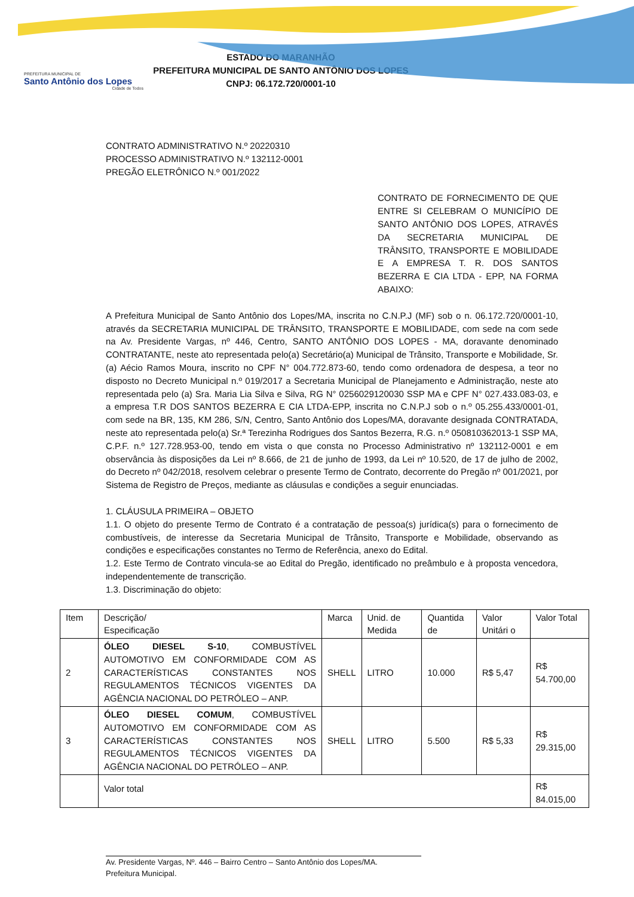PREFEITURA MUNICIPAL DE
Santo Antônio dos Lopes
Cidade de Todos
ESTADO DO MARANHÃO
PREFEITURA MUNICIPAL DE SANTO ANTÔNIO DOS LOPES
CNPJ: 06.172.720/0001-10
CONTRATO ADMINISTRATIVO N.º 20220310
PROCESSO ADMINISTRATIVO N.º 132112-0001
PREGÃO ELETRÔNICO N.º 001/2022
CONTRATO DE FORNECIMENTO DE QUE ENTRE SI CELEBRAM O MUNICÍPIO DE SANTO ANTÔNIO DOS LOPES, ATRAVÉS DA SECRETARIA MUNICIPAL DE TRÂNSITO, TRANSPORTE E MOBILIDADE E A EMPRESA T. R. DOS SANTOS BEZERRA E CIA LTDA - EPP, NA FORMA ABAIXO:
A Prefeitura Municipal de Santo Antônio dos Lopes/MA, inscrita no C.N.P.J (MF) sob o n. 06.172.720/0001-10, através da SECRETARIA MUNICIPAL DE TRÂNSITO, TRANSPORTE E MOBILIDADE, com sede na com sede na Av. Presidente Vargas, nº 446, Centro, SANTO ANTÔNIO DOS LOPES - MA, doravante denominado CONTRATANTE, neste ato representada pelo(a) Secretário(a) Municipal de Trânsito, Transporte e Mobilidade, Sr.(a) Aécio Ramos Moura, inscrito no CPF N° 004.772.873-60, tendo como ordenadora de despesa, a teor no disposto no Decreto Municipal n.º 019/2017 a Secretaria Municipal de Planejamento e Administração, neste ato representada pelo (a) Sra. Maria Lia Silva e Silva, RG N° 0256029120030 SSP MA e CPF N° 027.433.083-03, e a empresa T.R DOS SANTOS BEZERRA E CIA LTDA-EPP, inscrita no C.N.P.J sob o n.º 05.255.433/0001-01, com sede na BR, 135, KM 286, S/N, Centro, Santo Antônio dos Lopes/MA, doravante designada CONTRATADA, neste ato representada pelo(a) Sr.ª Terezinha Rodrigues dos Santos Bezerra, R.G. n.º 050810362013-1 SSP MA, C.P.F. n.º 127.728.953-00, tendo em vista o que consta no Processo Administrativo nº 132112-0001 e em observância às disposições da Lei nº 8.666, de 21 de junho de 1993, da Lei nº 10.520, de 17 de julho de 2002, do Decreto nº 042/2018, resolvem celebrar o presente Termo de Contrato, decorrente do Pregão nº 001/2021, por Sistema de Registro de Preços, mediante as cláusulas e condições a seguir enunciadas.
1. CLÁUSULA PRIMEIRA – OBJETO
1.1. O objeto do presente Termo de Contrato é a contratação de pessoa(s) jurídica(s) para o fornecimento de combustíveis, de interesse da Secretaria Municipal de Trânsito, Transporte e Mobilidade, observando as condições e especificações constantes no Termo de Referência, anexo do Edital.
1.2. Este Termo de Contrato vincula-se ao Edital do Pregão, identificado no preâmbulo e à proposta vencedora, independentemente de transcrição.
1.3. Discriminação do objeto:
| Item | Descrição/ Especificação | Marca | Unid. de Medida | Quantida de | Valor Unitári o | Valor Total |
| 2 | ÓLEO DIESEL S-10 , COMBUSTÍVEL AUTOMOTIVO EM CONFORMIDADE COM AS CARACTERÍSTICAS CONSTANTES NOS REGULAMENTOS TÉCNICOS VIGENTES DA AGÊNCIA NACIONAL DO PETRÓLEO – ANP. | SHELL | LITRO | 10.000 | R$ 5,47 | R$ 54.700,00 |
| 3 | ÓLEO DIESEL COMUM , COMBUSTÍVEL AUTOMOTIVO EM CONFORMIDADE COM AS CARACTERÍSTICAS CONSTANTES NOS REGULAMENTOS TÉCNICOS VIGENTES DA AGÊNCIA NACIONAL DO PETRÓLEO – ANP. | SHELL | LITRO | 5.500 | R$ 5,33 | R$ 29.315,00 |
| | Valor total | | | | | R$ 84.015,00 |
Av. Presidente Vargas, Nº. 446 – Bairro Centro – Santo Antônio dos Lopes/MA.
Prefeitura Municipal.